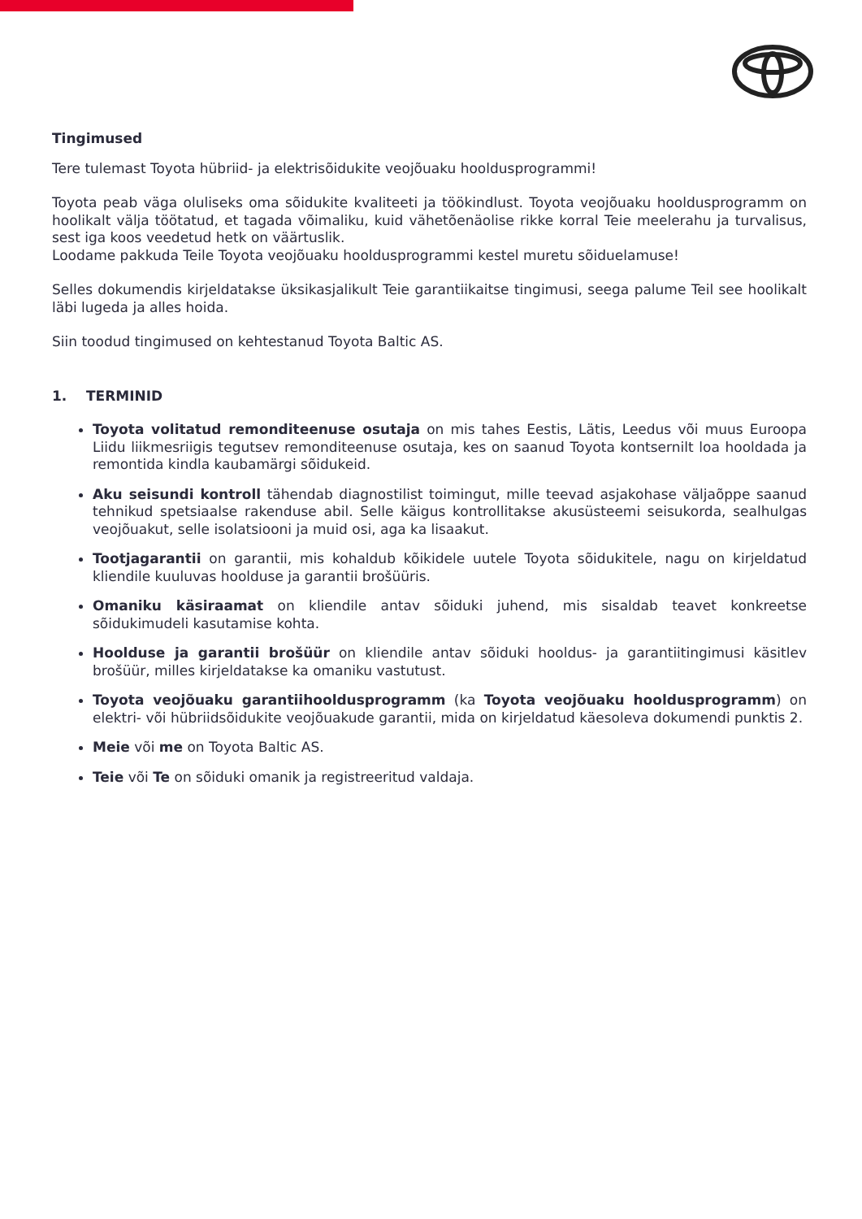Tingimused
Tere tulemast Toyota hübriid- ja elektrisõidukite veojõuaku hooldusprogrammi!
Toyota peab väga oluliseks oma sõidukite kvaliteeti ja töökindlust. Toyota veojõuaku hooldusprogramm on hoolikalt välja töötatud, et tagada võimaliku, kuid vähetõenäolise rikke korral Teie meelerahu ja turvalisus, sest iga koos veedetud hetk on väärtuslik.
Loodame pakkuda Teile Toyota veojõuaku hooldusprogrammi kestel muretu sõiduelamuse!
Selles dokumendis kirjeldatakse üksikasjalikult Teie garantiikaitse tingimusi, seega palume Teil see hoolikalt läbi lugeda ja alles hoida.
Siin toodud tingimused on kehtestanud Toyota Baltic AS.
1. TERMINID
Toyota volitatud remonditeenuse osutaja on mis tahes Eestis, Lätis, Leedus või muus Euroopa Liidu liikmesriigis tegutsev remonditeenuse osutaja, kes on saanud Toyota kontsernilt loa hooldada ja remontida kindla kaubamärgi sõidukeid.
Aku seisundi kontroll tähendab diagnostilist toimingut, mille teevad asjakohase väljaõppe saanud tehnikud spetsiaalse rakenduse abil. Selle käigus kontrollitakse akusüsteemi seisukorda, sealhulgas veojõuakut, selle isolatsiooni ja muid osi, aga ka lisaakut.
Tootjagarantii on garantii, mis kohaldub kõikidele uutele Toyota sõidukitele, nagu on kirjeldatud kliendile kuuluvas hoolduse ja garantii brošüüris.
Omaniku käsiraamat on kliendile antav sõiduki juhend, mis sisaldab teavet konkreetse sõidukimudeli kasutamise kohta.
Hoolduse ja garantii brošüür on kliendile antav sõiduki hooldus- ja garantiitingimusi käsitlev brošüür, milles kirjeldatakse ka omaniku vastutust.
Toyota veojõuaku garantiihooldusprogramm (ka Toyota veojõuaku hooldusprogramm) on elektri- või hübriidsõidukite veojõuakude garantii, mida on kirjeldatud käesoleva dokumendi punktis 2.
Meie või me on Toyota Baltic AS.
Teie või Te on sõiduki omanik ja registreeritud valdaja.